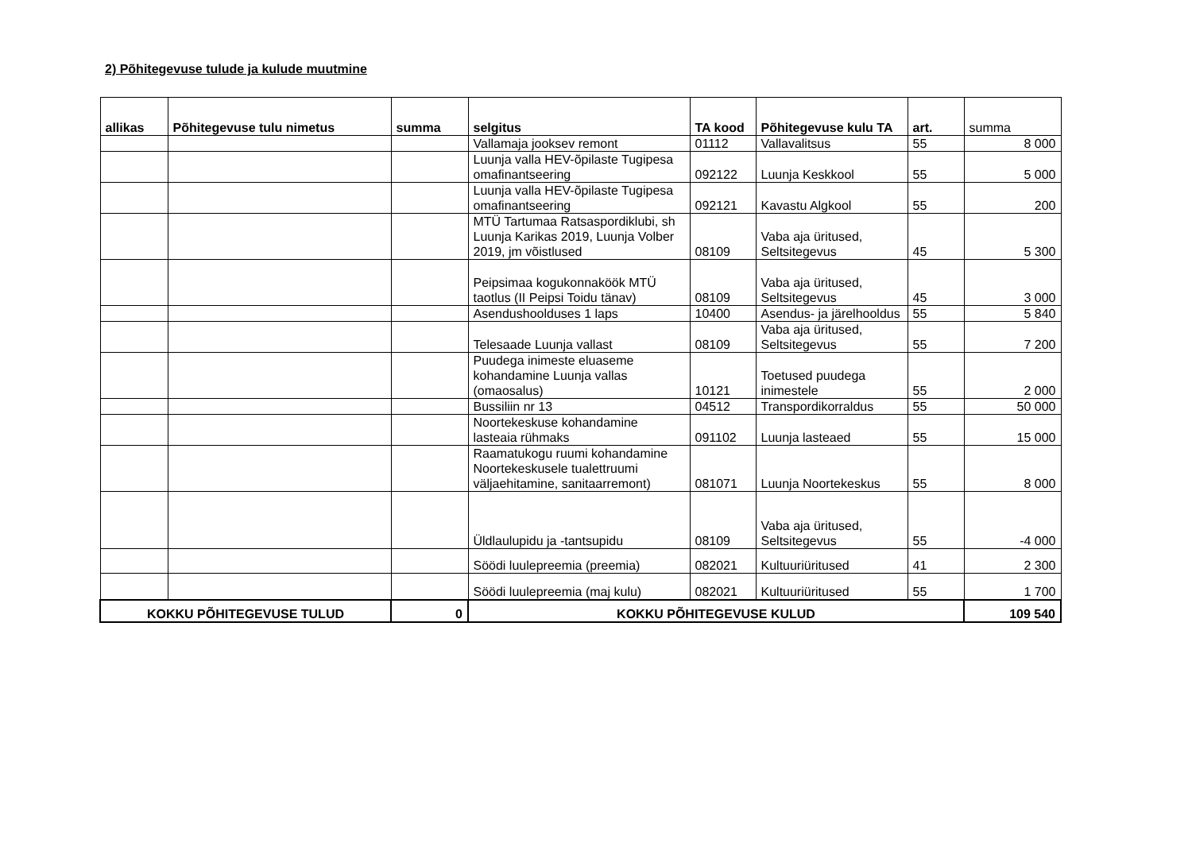2) Põhitegevuse tulude ja kulude muutmine
| allikas | Põhitegevuse tulu nimetus | summa | selgitus | TA kood | Põhitegevuse kulu TA | art. | summa |
| --- | --- | --- | --- | --- | --- | --- | --- |
| | | | Vallamaja jooksev remont | 01112 | Vallavalitsus | 55 | 8 000 |
| | | | Luunja valla HEV-õpilaste Tugipesa omafinantseering | 092122 | Luunja Keskkool | 55 | 5 000 |
| | | | Luunja valla HEV-õpilaste Tugipesa omafinantseering | 092121 | Kavastu Algkool | 55 | 200 |
| | | | MTÜ Tartumaa Ratsaspordiklubi, sh Luunja Karikas 2019, Luunja Volber 2019, jm võistlused | 08109 | Vaba aja üritused, Seltsitegevus | 45 | 5 300 |
| | | | Peipsimaa kogukonnaköök MTÜ taotlus (II Peipsi Toidu tänav) | 08109 | Vaba aja üritused, Seltsitegevus | 45 | 3 000 |
| | | | Asendushoolduses 1 laps | 10400 | Asendus- ja järelhooldus | 55 | 5 840 |
| | | | Telesaade Luunja vallast | 08109 | Vaba aja üritused, Seltsitegevus | 55 | 7 200 |
| | | | Puudega inimeste eluaseme kohandamine Luunja vallas (omaosalus) | 10121 | Toetused puudega inimestele | 55 | 2 000 |
| | | | Bussiliin nr 13 | 04512 | Transpordikorraldus | 55 | 50 000 |
| | | | Noortekeskuse kohandamine lasteaia rühmaks | 091102 | Luunja lasteaed | 55 | 15 000 |
| | | | Raamatukogu ruumi kohandamine Noortekeskusele tualettruumi väljaehitamine, sanitaarremont) | 081071 | Luunja Noortekeskus | 55 | 8 000 |
| | | | Üldlaulupidu ja -tantsupidu | 08109 | Vaba aja üritused, Seltsitegevus | 55 | -4 000 |
| | | | Söödi luulepreemia (preemia) | 082021 | Kultuuriüritused | 41 | 2 300 |
| | | | Söödi luulepreemia (maj kulu) | 082021 | Kultuuriüritused | 55 | 1 700 |
| KOKKU PÕHITEGEVUSE TULUD | | 0 | KOKKU PÕHITEGEVUSE KULUD | | | | 109 540 |